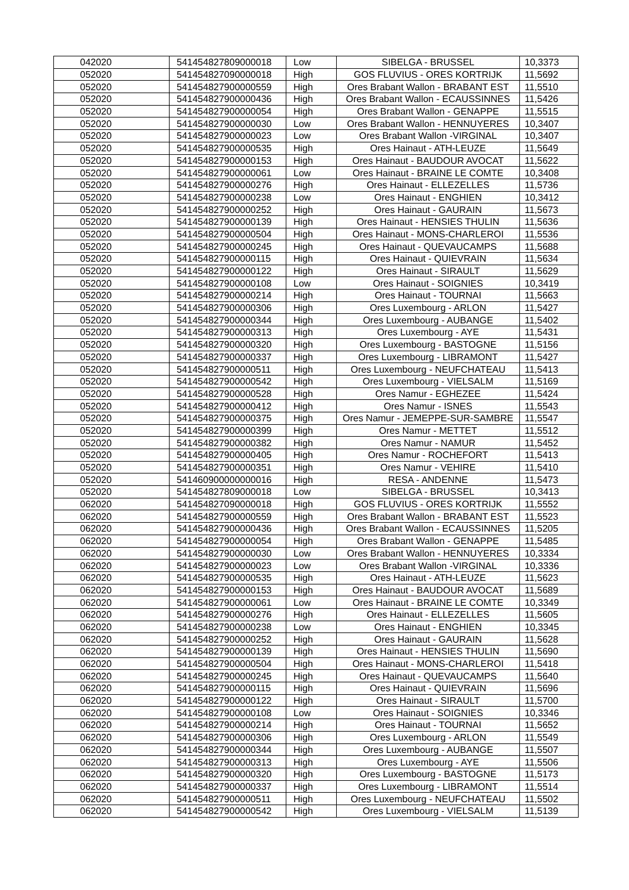| 042020 | 541454827809000018 | Low | SIBELGA - BRUSSEL | 10,3373 |
| 052020 | 541454827090000018 | High | GOS FLUVIUS - ORES KORTRIJK | 11,5692 |
| 052020 | 541454827900000559 | High | Ores Brabant Wallon - BRABANT EST | 11,5510 |
| 052020 | 541454827900000436 | High | Ores Brabant Wallon - ECAUSSINNES | 11,5426 |
| 052020 | 541454827900000054 | High | Ores Brabant Wallon - GENAPPE | 11,5515 |
| 052020 | 541454827900000030 | Low | Ores Brabant Wallon - HENNUYERES | 10,3407 |
| 052020 | 541454827900000023 | Low | Ores Brabant Wallon -VIRGINAL | 10,3407 |
| 052020 | 541454827900000535 | High | Ores Hainaut - ATH-LEUZE | 11,5649 |
| 052020 | 541454827900000153 | High | Ores Hainaut - BAUDOUR AVOCAT | 11,5622 |
| 052020 | 541454827900000061 | Low | Ores Hainaut - BRAINE LE COMTE | 10,3408 |
| 052020 | 541454827900000276 | High | Ores Hainaut - ELLEZELLES | 11,5736 |
| 052020 | 541454827900000238 | Low | Ores Hainaut - ENGHIEN | 10,3412 |
| 052020 | 541454827900000252 | High | Ores Hainaut - GAURAIN | 11,5673 |
| 052020 | 541454827900000139 | High | Ores Hainaut - HENSIES THULIN | 11,5636 |
| 052020 | 541454827900000504 | High | Ores Hainaut - MONS-CHARLEROI | 11,5536 |
| 052020 | 541454827900000245 | High | Ores Hainaut - QUEVAUCAMPS | 11,5688 |
| 052020 | 541454827900000115 | High | Ores Hainaut - QUIEVRAIN | 11,5634 |
| 052020 | 541454827900000122 | High | Ores Hainaut - SIRAULT | 11,5629 |
| 052020 | 541454827900000108 | Low | Ores Hainaut - SOIGNIES | 10,3419 |
| 052020 | 541454827900000214 | High | Ores Hainaut - TOURNAI | 11,5663 |
| 052020 | 541454827900000306 | High | Ores Luxembourg - ARLON | 11,5427 |
| 052020 | 541454827900000344 | High | Ores Luxembourg - AUBANGE | 11,5402 |
| 052020 | 541454827900000313 | High | Ores Luxembourg - AYE | 11,5431 |
| 052020 | 541454827900000320 | High | Ores Luxembourg - BASTOGNE | 11,5156 |
| 052020 | 541454827900000337 | High | Ores Luxembourg - LIBRAMONT | 11,5427 |
| 052020 | 541454827900000511 | High | Ores Luxembourg - NEUFCHATEAU | 11,5413 |
| 052020 | 541454827900000542 | High | Ores Luxembourg - VIELSALM | 11,5169 |
| 052020 | 541454827900000528 | High | Ores Namur - EGHEZEE | 11,5424 |
| 052020 | 541454827900000412 | High | Ores Namur - ISNES | 11,5543 |
| 052020 | 541454827900000375 | High | Ores Namur - JEMEPPE-SUR-SAMBRE | 11,5547 |
| 052020 | 541454827900000399 | High | Ores Namur - METTET | 11,5512 |
| 052020 | 541454827900000382 | High | Ores Namur - NAMUR | 11,5452 |
| 052020 | 541454827900000405 | High | Ores Namur - ROCHEFORT | 11,5413 |
| 052020 | 541454827900000351 | High | Ores Namur - VEHIRE | 11,5410 |
| 052020 | 541460900000000016 | High | RESA - ANDENNE | 11,5473 |
| 052020 | 541454827809000018 | Low | SIBELGA - BRUSSEL | 10,3413 |
| 062020 | 541454827090000018 | High | GOS FLUVIUS - ORES KORTRIJK | 11,5552 |
| 062020 | 541454827900000559 | High | Ores Brabant Wallon - BRABANT EST | 11,5523 |
| 062020 | 541454827900000436 | High | Ores Brabant Wallon - ECAUSSINNES | 11,5205 |
| 062020 | 541454827900000054 | High | Ores Brabant Wallon - GENAPPE | 11,5485 |
| 062020 | 541454827900000030 | Low | Ores Brabant Wallon - HENNUYERES | 10,3334 |
| 062020 | 541454827900000023 | Low | Ores Brabant Wallon -VIRGINAL | 10,3336 |
| 062020 | 541454827900000535 | High | Ores Hainaut - ATH-LEUZE | 11,5623 |
| 062020 | 541454827900000153 | High | Ores Hainaut - BAUDOUR AVOCAT | 11,5689 |
| 062020 | 541454827900000061 | Low | Ores Hainaut - BRAINE LE COMTE | 10,3349 |
| 062020 | 541454827900000276 | High | Ores Hainaut - ELLEZELLES | 11,5605 |
| 062020 | 541454827900000238 | Low | Ores Hainaut - ENGHIEN | 10,3345 |
| 062020 | 541454827900000252 | High | Ores Hainaut - GAURAIN | 11,5628 |
| 062020 | 541454827900000139 | High | Ores Hainaut - HENSIES THULIN | 11,5690 |
| 062020 | 541454827900000504 | High | Ores Hainaut - MONS-CHARLEROI | 11,5418 |
| 062020 | 541454827900000245 | High | Ores Hainaut - QUEVAUCAMPS | 11,5640 |
| 062020 | 541454827900000115 | High | Ores Hainaut - QUIEVRAIN | 11,5696 |
| 062020 | 541454827900000122 | High | Ores Hainaut - SIRAULT | 11,5700 |
| 062020 | 541454827900000108 | Low | Ores Hainaut - SOIGNIES | 10,3346 |
| 062020 | 541454827900000214 | High | Ores Hainaut - TOURNAI | 11,5652 |
| 062020 | 541454827900000306 | High | Ores Luxembourg - ARLON | 11,5549 |
| 062020 | 541454827900000344 | High | Ores Luxembourg - AUBANGE | 11,5507 |
| 062020 | 541454827900000313 | High | Ores Luxembourg - AYE | 11,5506 |
| 062020 | 541454827900000320 | High | Ores Luxembourg - BASTOGNE | 11,5173 |
| 062020 | 541454827900000337 | High | Ores Luxembourg - LIBRAMONT | 11,5514 |
| 062020 | 541454827900000511 | High | Ores Luxembourg - NEUFCHATEAU | 11,5502 |
| 062020 | 541454827900000542 | High | Ores Luxembourg - VIELSALM | 11,5139 |